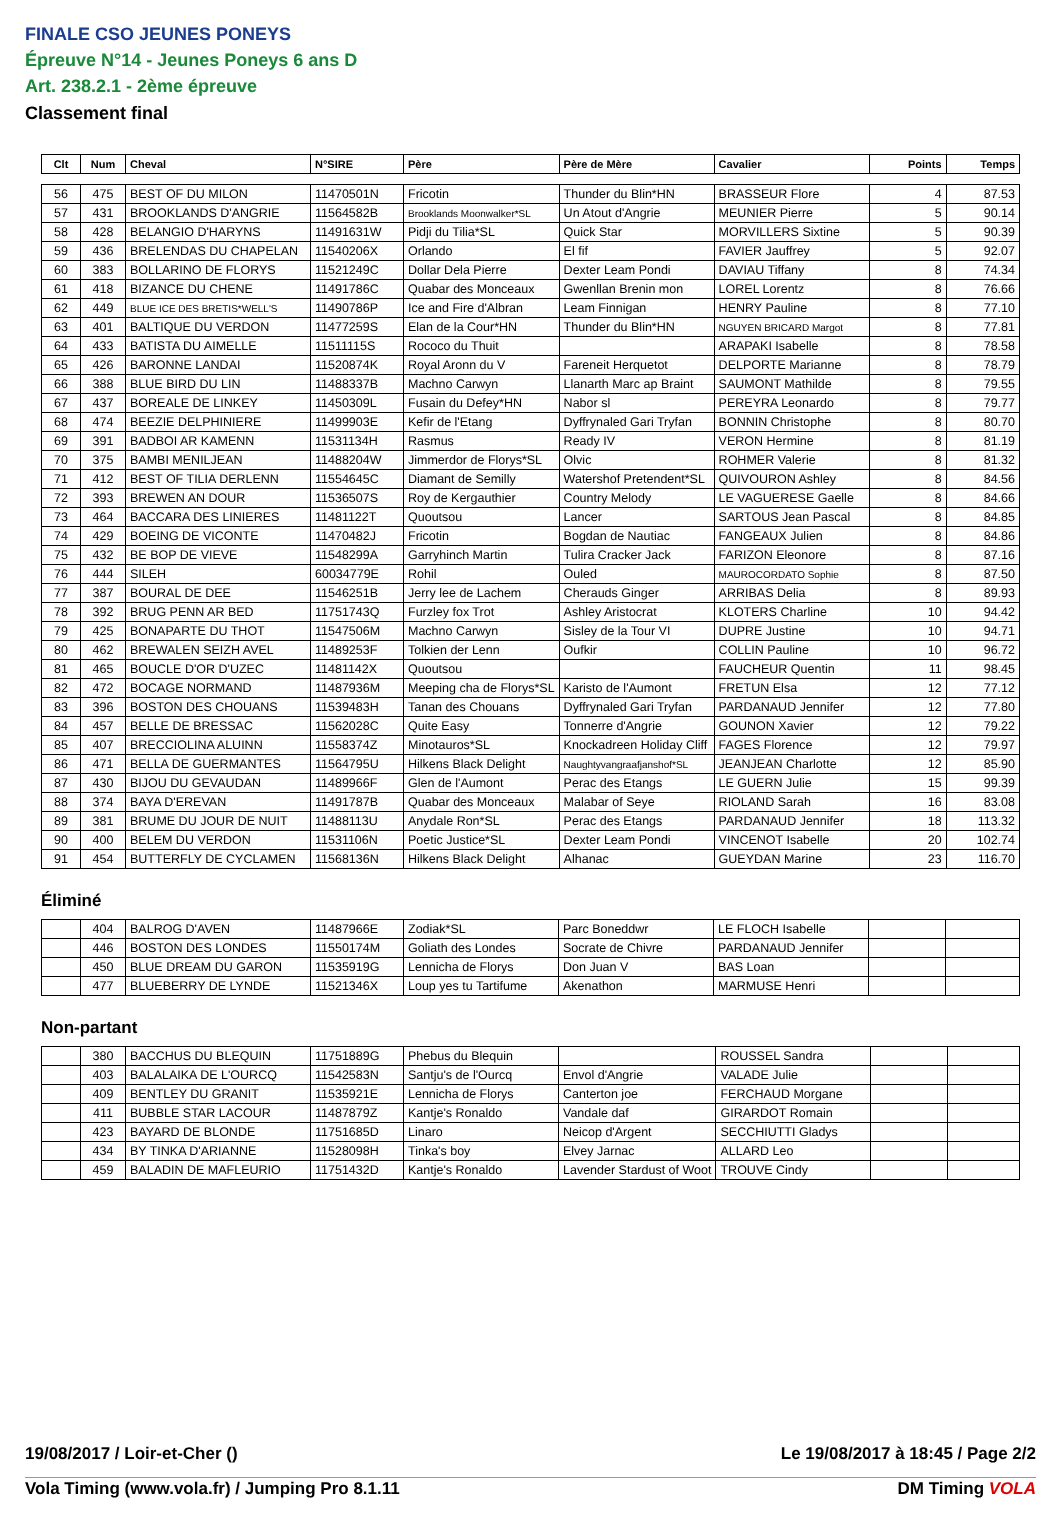FINALE CSO JEUNES PONEYS
Épreuve N°14 - Jeunes Poneys 6 ans D
Art. 238.2.1 - 2ème épreuve
Classement final
| Clt | Num | Cheval | N°SIRE | Père | Père de Mère | Cavalier | Points | Temps |
| --- | --- | --- | --- | --- | --- | --- | --- | --- |
| 56 | 475 | BEST OF DU MILON | 11470501N | Fricotin | Thunder du Blin*HN | BRASSEUR Flore | 4 | 87.53 |
| 57 | 431 | BROOKLANDS D'ANGRIE | 11564582B | Brooklands Moonwalker*SL | Un Atout d'Angrie | MEUNIER Pierre | 5 | 90.14 |
| 58 | 428 | BELANGIO D'HARYNS | 11491631W | Pidji du Tilia*SL | Quick Star | MORVILLERS Sixtine | 5 | 90.39 |
| 59 | 436 | BRELENDAS DU CHAPELAN | 11540206X | Orlando | El fif | FAVIER Jauffrey | 5 | 92.07 |
| 60 | 383 | BOLLARINO DE FLORYS | 11521249C | Dollar Dela Pierre | Dexter Leam Pondi | DAVIAU Tiffany | 8 | 74.34 |
| 61 | 418 | BIZANCE DU CHENE | 11491786C | Quabar des Monceaux | Gwenllan Brenin mon | LOREL Lorentz | 8 | 76.66 |
| 62 | 449 | BLUE ICE DES BRETIS*WELL'S | 11490786P | Ice and Fire d'Albran | Leam Finnigan | HENRY Pauline | 8 | 77.10 |
| 63 | 401 | BALTIQUE DU VERDON | 11477259S | Elan de la Cour*HN | Thunder du Blin*HN | NGUYEN BRICARD Margot | 8 | 77.81 |
| 64 | 433 | BATISTA DU AIMELLE | 11511115S | Rococo du Thuit | | ARAPAKI Isabelle | 8 | 78.58 |
| 65 | 426 | BARONNE LANDAI | 11520874K | Royal Aronn du V | Fareneit Herquetot | DELPORTE Marianne | 8 | 78.79 |
| 66 | 388 | BLUE BIRD DU LIN | 11488337B | Machno Carwyn | Llanarth Marc ap Braint | SAUMONT Mathilde | 8 | 79.55 |
| 67 | 437 | BOREALE DE LINKEY | 11450309L | Fusain du Defey*HN | Nabor sl | PEREYRA Leonardo | 8 | 79.77 |
| 68 | 474 | BEEZIE DELPHINIERE | 11499903E | Kefir de l'Etang | Dyffrynaled Gari Tryfan | BONNIN Christophe | 8 | 80.70 |
| 69 | 391 | BADBOI AR KAMENN | 11531134H | Rasmus | Ready IV | VERON Hermine | 8 | 81.19 |
| 70 | 375 | BAMBI MENILJEAN | 11488204W | Jimmerdor de Florys*SL | Olvic | ROHMER Valerie | 8 | 81.32 |
| 71 | 412 | BEST OF TILIA DERLENN | 11554645C | Diamant de Semilly | Watershof Pretendent*SL | QUIVOURON Ashley | 8 | 84.56 |
| 72 | 393 | BREWEN AN DOUR | 11536507S | Roy de Kergauthier | Country Melody | LE VAGUERESE Gaelle | 8 | 84.66 |
| 73 | 464 | BACCARA DES LINIERES | 11481122T | Quoutsou | Lancer | SARTOUS Jean Pascal | 8 | 84.85 |
| 74 | 429 | BOEING DE VICONTE | 11470482J | Fricotin | Bogdan de Nautiac | FANGEAUX Julien | 8 | 84.86 |
| 75 | 432 | BE BOP DE VIEVE | 11548299A | Garryhinch Martin | Tulira Cracker Jack | FARIZON Eleonore | 8 | 87.16 |
| 76 | 444 | SILEH | 60034779E | Rohil | Ouled | MAUROCORDATO Sophie | 8 | 87.50 |
| 77 | 387 | BOURAL DE DEE | 11546251B | Jerry lee de Lachem | Cherauds Ginger | ARRIBAS Delia | 8 | 89.93 |
| 78 | 392 | BRUG PENN AR BED | 11751743Q | Furzley fox Trot | Ashley Aristocrat | KLOTERS Charline | 10 | 94.42 |
| 79 | 425 | BONAPARTE DU THOT | 11547506M | Machno Carwyn | Sisley de la Tour VI | DUPRE Justine | 10 | 94.71 |
| 80 | 462 | BREWALEN SEIZH AVEL | 11489253F | Tolkien der Lenn | Oufkir | COLLIN Pauline | 10 | 96.72 |
| 81 | 465 | BOUCLE D'OR D'UZEC | 11481142X | Quoutsou | | FAUCHEUR Quentin | 11 | 98.45 |
| 82 | 472 | BOCAGE NORMAND | 11487936M | Meeping cha de Florys*SL | Karisto de l'Aumont | FRETUN Elsa | 12 | 77.12 |
| 83 | 396 | BOSTON DES CHOUANS | 11539483H | Tanan des Chouans | Dyffrynaled Gari Tryfan | PARDANAUD Jennifer | 12 | 77.80 |
| 84 | 457 | BELLE DE BRESSAC | 11562028C | Quite Easy | Tonnerre d'Angrie | GOUNON Xavier | 12 | 79.22 |
| 85 | 407 | BRECCIOLINA ALUINN | 11558374Z | Minotauros*SL | Knockadreen Holiday Cliff | FAGES Florence | 12 | 79.97 |
| 86 | 471 | BELLA DE GUERMANTES | 11564795U | Hilkens Black Delight | Naughtyvangraafjanshof*SL | JEANJEAN Charlotte | 12 | 85.90 |
| 87 | 430 | BIJOU DU GEVAUDAN | 11489966F | Glen de l'Aumont | Perac des Etangs | LE GUERN Julie | 15 | 99.39 |
| 88 | 374 | BAYA D'EREVAN | 11491787B | Quabar des Monceaux | Malabar of Seye | RIOLAND Sarah | 16 | 83.08 |
| 89 | 381 | BRUME DU JOUR DE NUIT | 11488113U | Anydale Ron*SL | Perac des Etangs | PARDANAUD Jennifer | 18 | 113.32 |
| 90 | 400 | BELEM DU VERDON | 11531106N | Poetic Justice*SL | Dexter Leam Pondi | VINCENOT Isabelle | 20 | 102.74 |
| 91 | 454 | BUTTERFLY DE CYCLAMEN | 11568136N | Hilkens Black Delight | Alhanac | GUEYDAN Marine | 23 | 116.70 |
Éliminé
| | 404 | BALROG D'AVEN | 11487966E | Zodiak*SL | Parc Boneddwr | LE FLOCH Isabelle | | |
| | 446 | BOSTON DES LONDES | 11550174M | Goliath des Londes | Socrate de Chivre | PARDANAUD Jennifer | | |
| | 450 | BLUE DREAM DU GARON | 11535919G | Lennicha de Florys | Don Juan V | BAS Loan | | |
| | 477 | BLUEBERRY DE LYNDE | 11521346X | Loup yes tu Tartifume | Akenathon | MARMUSE Henri | | |
Non-partant
| | 380 | BACCHUS DU BLEQUIN | 11751889G | Phebus du Blequin | | ROUSSEL Sandra | | |
| | 403 | BALALAIKA DE L'OURCQ | 11542583N | Santju's de l'Ourcq | Envol d'Angrie | VALADE Julie | | |
| | 409 | BENTLEY DU GRANIT | 11535921E | Lennicha de Florys | Canterton joe | FERCHAUD Morgane | | |
| | 411 | BUBBLE STAR LACOUR | 11487879Z | Kantje's Ronaldo | Vandale daf | GIRARDOT Romain | | |
| | 423 | BAYARD DE BLONDE | 11751685D | Linaro | Neicop d'Argent | SECCHIUTTI Gladys | | |
| | 434 | BY TINKA D'ARIANNE | 11528098H | Tinka's boy | Elvey Jarnac | ALLARD Leo | | |
| | 459 | BALADIN DE MAFLEURIO | 11751432D | Kantje's Ronaldo | Lavender Stardust of Woot | TROUVE Cindy | | |
19/08/2017 / Loir-et-Cher () Le 19/08/2017 à 18:45 / Page 2/2
Vola Timing (www.vola.fr) / Jumping Pro 8.1.11 DM Timing VOLA